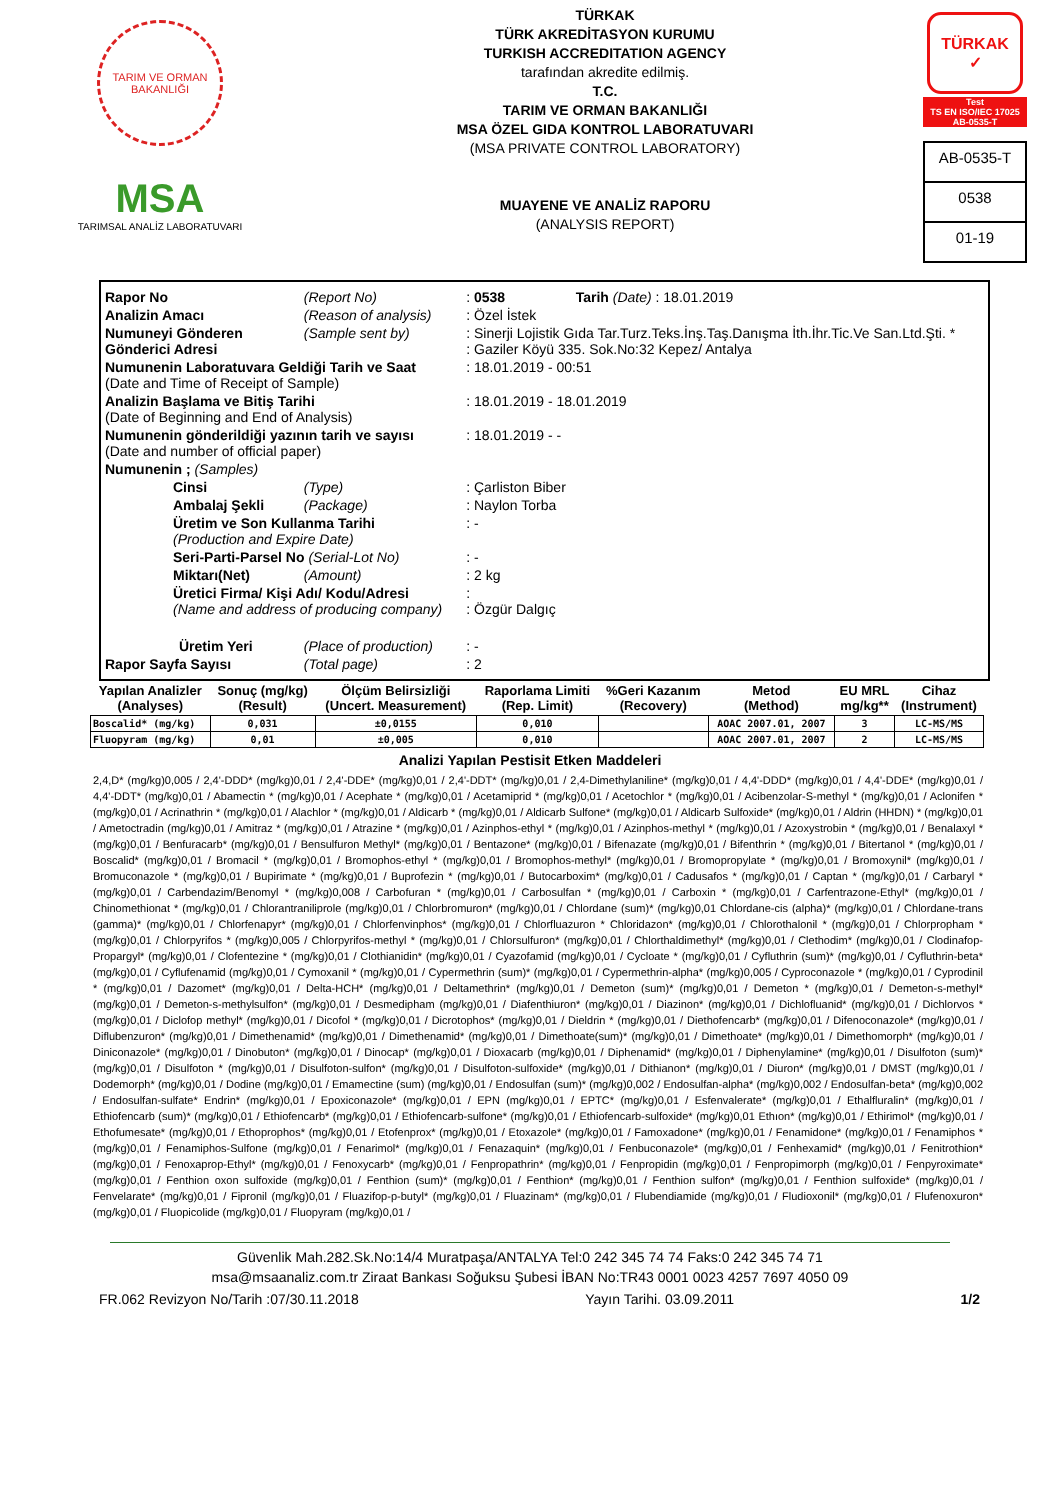TARIM VE ORMAN BAKANLIĞI
MSA
TARIMSAL ANALİZ LABORATUVARI
TÜRKAK
TÜRK AKREDİTASYON KURUMU
TURKISH ACCREDITATION AGENCY
tarafından akredite edilmiş.
T.C.
TARIM VE ORMAN BAKANLIĞI
MSA ÖZEL GIDA KONTROL LABORATUVARI
(MSA PRIVATE CONTROL LABORATORY)
MUAYENE VE ANALİZ RAPORU
(ANALYSIS REPORT)
TÜRKAK
✓
Test
TS EN ISO/IEC 17025
AB-0535-T
AB-0535-T
0538
01-19
| Rapor No | (Report No) | : 0538 | Tarih (Date) : 18.01.2019 |
| Analizin Amacı | (Reason of analysis) | : Özel İstek | |
| Numuneyi Gönderen Gönderici Adresi | (Sample sent by) | : Sinerji Lojistik Gıda Tar.Turz.Teks.İnş.Taş.Danışma İth.İhr.Tic.Ve San.Ltd.Şti. * : Gaziler Köyü 335. Sok.No:32 Kepez/ Antalya | |
| Numunenin Laboratuvara Geldiği Tarih ve Saat (Date and Time of Receipt of Sample) | | : 18.01.2019 - 00:51 | |
| Analizin Başlama ve Bitiş Tarihi (Date of Beginning and End of Analysis) | | : 18.01.2019 - 18.01.2019 | |
| Numunenin gönderildiği yazının tarih ve sayısı (Date and number of official paper) | | : 18.01.2019 - - | |
| Numunenin ; (Samples) | | | |
| Cinsi | (Type) | : Çarliston Biber | |
| Ambalaj Şekli | (Package) | : Naylon Torba | |
| Üretim ve Son Kullanma Tarihi (Production and Expire Date) | | : - | |
| Seri-Parti-Parsel No (Serial-Lot No) | | : - | |
| Miktarı(Net) | (Amount) | : 2 kg | |
| Üretici Firma/ Kişi Adı/ Kodu/Adresi (Name and address of producing company) | | : : Özgür Dalgıç | |
| Üretim Yeri | (Place of production) | : - | |
| Rapor Sayfa Sayısı | (Total page) | : 2 | |
| Yapılan Analizler (Analyses) | Sonuç (mg/kg) (Result) | Ölçüm Belirsizliği (Uncert. Measurement) | Raporlama Limiti (Rep. Limit) | %Geri Kazanım (Recovery) | Metod (Method) | EU MRL mg/kg** | Cihaz (Instrument) |
| --- | --- | --- | --- | --- | --- | --- | --- |
| Boscalid* (mg/kg) | 0,031 | ±0,0155 | 0,010 | | AOAC 2007.01, 2007 | 3 | LC-MS/MS |
| Fluopyram (mg/kg) | 0,01 | ±0,005 | 0,010 | | AOAC 2007.01, 2007 | 2 | LC-MS/MS |
Analizi Yapılan Pestisit Etken Maddeleri
2,4,D* (mg/kg)0,005 / 2,4'-DDD* (mg/kg)0,01 / 2,4'-DDE* (mg/kg)0,01 / 2,4'-DDT* (mg/kg)0,01 / 2,4-Dimethylaniline* (mg/kg)0,01 / 4,4'-DDD* (mg/kg)0,01 / 4,4'-DDE* (mg/kg)0,01 / 4,4'-DDT* (mg/kg)0,01 / Abamectin * (mg/kg)0,01 / Acephate * (mg/kg)0,01 / Acetamiprid * (mg/kg)0,01 / Acetochlor * (mg/kg)0,01 / Acibenzolar-S-methyl * (mg/kg)0,01 / Aclonifen * (mg/kg)0,01 / Acrinathrin * (mg/kg)0,01 / Alachlor * (mg/kg)0,01 / Aldicarb * (mg/kg)0,01 / Aldicarb Sulfone* (mg/kg)0,01 / Aldicarb Sulfoxide* (mg/kg)0,01 / Aldrin (HHDN) * (mg/kg)0,01 / Ametoctradin (mg/kg)0,01 / Amitraz * (mg/kg)0,01 / Atrazine * (mg/kg)0,01 / Azinphos-ethyl * (mg/kg)0,01 / Azinphos-methyl * (mg/kg)0,01 / Azoxystrobin * (mg/kg)0,01 / Benalaxyl * (mg/kg)0,01 / Benfuracarb* (mg/kg)0,01 / Bensulfuron Methyl* (mg/kg)0,01 / Bentazone* (mg/kg)0,01 / Bifenazate (mg/kg)0,01 / Bifenthrin * (mg/kg)0,01 / Bitertanol * (mg/kg)0,01 / Boscalid* (mg/kg)0,01 / Bromacil * (mg/kg)0,01 / Bromophos-ethyl * (mg/kg)0,01 / Bromophos-methyl* (mg/kg)0,01 / Bromopropylate * (mg/kg)0,01 / Bromoxynil* (mg/kg)0,01 / Bromuconazole * (mg/kg)0,01 / Bupirimate * (mg/kg)0,01 / Buprofezin * (mg/kg)0,01 / Butocarboxim* (mg/kg)0,01 / Cadusafos * (mg/kg)0,01 / Captan * (mg/kg)0,01 / Carbaryl * (mg/kg)0,01 / Carbendazim/Benomyl * (mg/kg)0,008 / Carbofuran * (mg/kg)0,01 / Carbosulfan * (mg/kg)0,01 / Carboxin * (mg/kg)0,01 / Carfentrazone-Ethyl* (mg/kg)0,01 / Chinomethionat * (mg/kg)0,01 / Chlorantraniliprole (mg/kg)0,01 / Chlorbromuron* (mg/kg)0,01 / Chlordane (sum)* (mg/kg)0,01 Chlordane-cis (alpha)* (mg/kg)0,01 / Chlordane-trans (gamma)* (mg/kg)0,01 / Chlorfenapyr* (mg/kg)0,01 / Chlorfenvinphos* (mg/kg)0,01 / Chlorfluazuron * Chloridazon* (mg/kg)0,01 / Chlorothalonil * (mg/kg)0,01 / Chlorpropham * (mg/kg)0,01 / Chlorpyrifos * (mg/kg)0,005 / Chlorpyrifos-methyl * (mg/kg)0,01 / Chlorsulfuron* (mg/kg)0,01 / Chlorthaldimethyl* (mg/kg)0,01 / Clethodim* (mg/kg)0,01 / Clodinafop-Propargyl* (mg/kg)0,01 / Clofentezine * (mg/kg)0,01 / Clothianidin* (mg/kg)0,01 / Cyazofamid (mg/kg)0,01 / Cycloate * (mg/kg)0,01 / Cyfluthrin (sum)* (mg/kg)0,01 / Cyfluthrin-beta* (mg/kg)0,01 / Cyflufenamid (mg/kg)0,01 / Cymoxanil * (mg/kg)0,01 / Cypermethrin (sum)* (mg/kg)0,01 / Cypermethrin-alpha* (mg/kg)0,005 / Cyproconazole * (mg/kg)0,01 / Cyprodinil * (mg/kg)0,01 / Dazomet* (mg/kg)0,01 / Delta-HCH* (mg/kg)0,01 / Deltamethrin* (mg/kg)0,01 / Demeton (sum)* (mg/kg)0,01 / Demeton * (mg/kg)0,01 / Demeton-s-methyl* (mg/kg)0,01 / Demeton-s-methylsulfon* (mg/kg)0,01 / Desmedipham (mg/kg)0,01 / Diafenthiuron* (mg/kg)0,01 / Diazinon* (mg/kg)0,01 / Dichlofluanid* (mg/kg)0,01 / Dichlorvos * (mg/kg)0,01 / Diclofop methyl* (mg/kg)0,01 / Dicofol * (mg/kg)0,01 / Dicrotophos* (mg/kg)0,01 / Dieldrin * (mg/kg)0,01 / Diethofencarb* (mg/kg)0,01 / Difenoconazole* (mg/kg)0,01 / Diflubenzuron* (mg/kg)0,01 / Dimethenamid* (mg/kg)0,01 / Dimethenamid* (mg/kg)0,01 / Dimethoate(sum)* (mg/kg)0,01 / Dimethoate* (mg/kg)0,01 / Dimethomorph* (mg/kg)0,01 / Diniconazole* (mg/kg)0,01 / Dinobuton* (mg/kg)0,01 / Dinocap* (mg/kg)0,01 / Dioxacarb (mg/kg)0,01 / Diphenamid* (mg/kg)0,01 / Diphenylamine* (mg/kg)0,01 / Disulfoton (sum)* (mg/kg)0,01 / Disulfoton * (mg/kg)0,01 / Disulfoton-sulfon* (mg/kg)0,01 / Disulfoton-sulfoxide* (mg/kg)0,01 / Dithianon* (mg/kg)0,01 / Diuron* (mg/kg)0,01 / DMST (mg/kg)0,01 / Dodemorph* (mg/kg)0,01 / Dodine (mg/kg)0,01 / Emamectine (sum) (mg/kg)0,01 / Endosulfan (sum)* (mg/kg)0,002 / Endosulfan-alpha* (mg/kg)0,002 / Endosulfan-beta* (mg/kg)0,002 / Endosulfan-sulfate* Endrin* (mg/kg)0,01 / Epoxiconazole* (mg/kg)0,01 / EPN (mg/kg)0,01 / EPTC* (mg/kg)0,01 / Esfenvalerate* (mg/kg)0,01 / Ethalfluralin* (mg/kg)0,01 / Ethiofencarb (sum)* (mg/kg)0,01 / Ethiofencarb* (mg/kg)0,01 / Ethiofencarb-sulfone* (mg/kg)0,01 / Ethiofencarb-sulfoxide* (mg/kg)0,01 Ethıon* (mg/kg)0,01 / Ethirimol* (mg/kg)0,01 / Ethofumesate* (mg/kg)0,01 / Ethoprophos* (mg/kg)0,01 / Etofenprox* (mg/kg)0,01 / Etoxazole* (mg/kg)0,01 / Famoxadone* (mg/kg)0,01 / Fenamidone* (mg/kg)0,01 / Fenamiphos * (mg/kg)0,01 / Fenamiphos-Sulfone (mg/kg)0,01 / Fenarimol* (mg/kg)0,01 / Fenazaquin* (mg/kg)0,01 / Fenbuconazole* (mg/kg)0,01 / Fenhexamid* (mg/kg)0,01 / Fenitrothion* (mg/kg)0,01 / Fenoxaprop-Ethyl* (mg/kg)0,01 / Fenoxycarb* (mg/kg)0,01 / Fenpropathrin* (mg/kg)0,01 / Fenpropidin (mg/kg)0,01 / Fenpropimorph (mg/kg)0,01 / Fenpyroximate* (mg/kg)0,01 / Fenthion oxon sulfoxide (mg/kg)0,01 / Fenthion (sum)* (mg/kg)0,01 / Fenthion* (mg/kg)0,01 / Fenthion sulfon* (mg/kg)0,01 / Fenthion sulfoxide* (mg/kg)0,01 / Fenvelarate* (mg/kg)0,01 / Fipronil (mg/kg)0,01 / Fluazifop-p-butyl* (mg/kg)0,01 / Fluazinam* (mg/kg)0,01 / Flubendiamide (mg/kg)0,01 / Fludioxonil* (mg/kg)0,01 / Flufenoxuron* (mg/kg)0,01 / Fluopicolide (mg/kg)0,01 / Fluopyram (mg/kg)0,01 /
Güvenlik Mah.282.Sk.No:14/4 Muratpaşa/ANTALYA Tel:0 242 345 74 74 Faks:0 242 345 74 71
msa@msaanaliz.com.tr Ziraat Bankası Soğuksu Şubesi İBAN No:TR43 0001 0023 4257 7697 4050 09
FR.062 Revizyon No/Tarih :07/30.11.2018 Yayın Tarihi. 03.09.2011 1/2